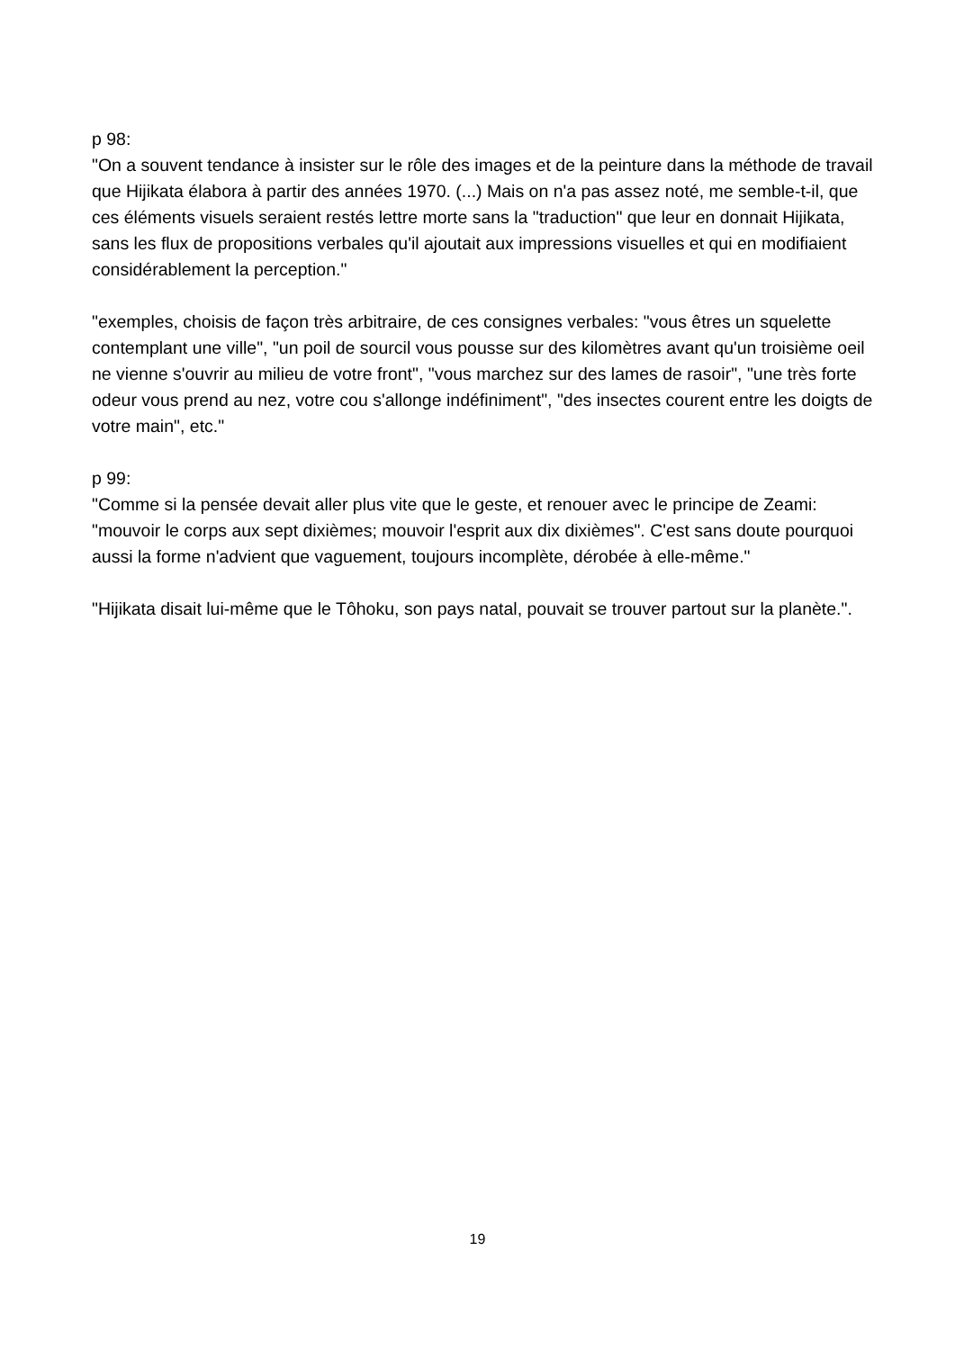p 98:
"On a souvent tendance à insister sur le rôle des images et de la peinture dans la méthode de travail que Hijikata élabora à partir des années 1970. (...) Mais on n'a pas assez noté, me semble-t-il, que ces éléments visuels seraient restés lettre morte sans la "traduction" que leur en donnait Hijikata, sans les flux de propositions verbales qu'il ajoutait aux impressions visuelles et qui en modifiaient considérablement la perception."
"exemples, choisis de façon très arbitraire, de ces consignes verbales: "vous êtres un squelette contemplant une ville", "un poil de sourcil vous pousse sur des kilomètres avant qu'un troisième oeil ne vienne s'ouvrir au milieu de votre front", "vous marchez sur des lames de rasoir", "une très forte odeur vous prend au nez, votre cou s'allonge indéfiniment", "des insectes courent entre les doigts de votre main", etc."
p 99:
"Comme si la pensée devait aller plus vite que le geste, et renouer avec le principe de Zeami: "mouvoir le corps aux sept dixièmes; mouvoir l'esprit aux dix dixièmes". C'est sans doute pourquoi aussi la forme n'advient que vaguement, toujours incomplète, dérobée à elle-même."
"Hijikata disait lui-même que le Tôhoku, son pays natal, pouvait se trouver partout sur la planète.".
19